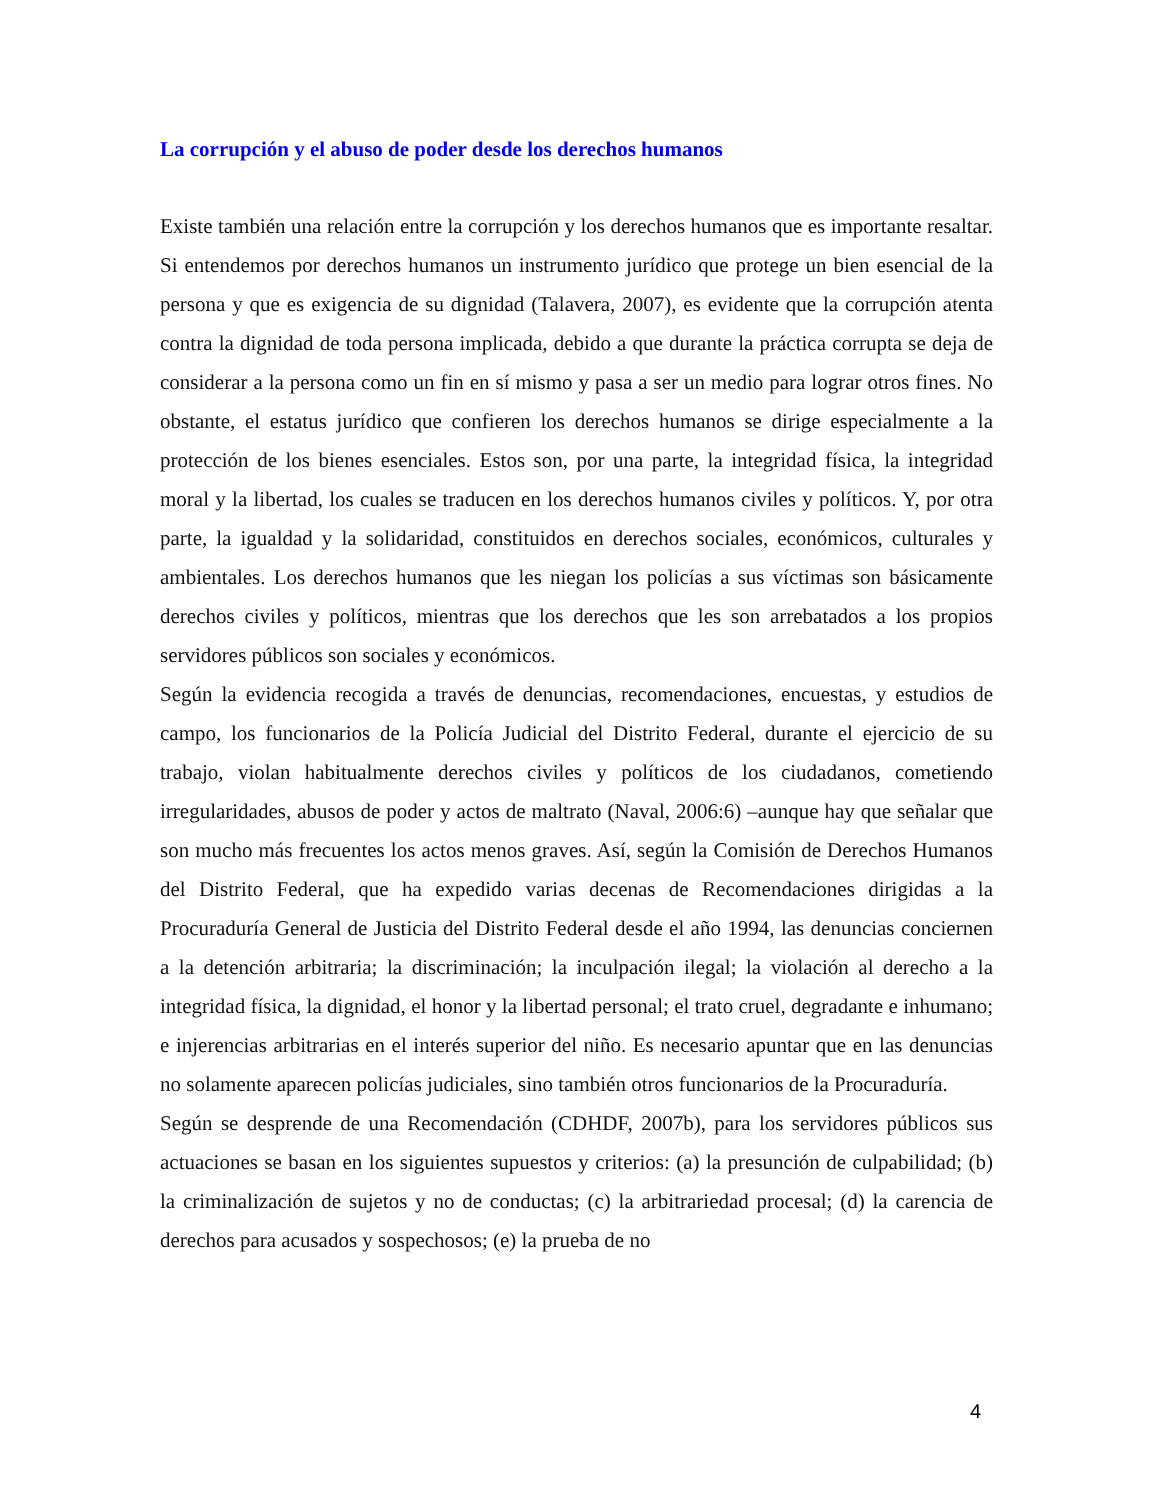La corrupción y el abuso de poder desde los derechos humanos
Existe también una relación entre la corrupción y los derechos humanos que es importante resaltar. Si entendemos por derechos humanos un instrumento jurídico que protege un bien esencial de la persona y que es exigencia de su dignidad (Talavera, 2007), es evidente que la corrupción atenta contra la dignidad de toda persona implicada, debido a que durante la práctica corrupta se deja de considerar a la persona como un fin en sí mismo y pasa a ser un medio para lograr otros fines. No obstante, el estatus jurídico que confieren los derechos humanos se dirige especialmente a la protección de los bienes esenciales. Estos son, por una parte, la integridad física, la integridad moral y la libertad, los cuales se traducen en los derechos humanos civiles y políticos. Y, por otra parte, la igualdad y la solidaridad, constituidos en derechos sociales, económicos, culturales y ambientales. Los derechos humanos que les niegan los policías a sus víctimas son básicamente derechos civiles y políticos, mientras que los derechos que les son arrebatados a los propios servidores públicos son sociales y económicos.
Según la evidencia recogida a través de denuncias, recomendaciones, encuestas, y estudios de campo, los funcionarios de la Policía Judicial del Distrito Federal, durante el ejercicio de su trabajo, violan habitualmente derechos civiles y políticos de los ciudadanos, cometiendo irregularidades, abusos de poder y actos de maltrato (Naval, 2006:6) –aunque hay que señalar que son mucho más frecuentes los actos menos graves. Así, según la Comisión de Derechos Humanos del Distrito Federal, que ha expedido varias decenas de Recomendaciones dirigidas a la Procuraduría General de Justicia del Distrito Federal desde el año 1994, las denuncias conciernen a la detención arbitraria; la discriminación; la inculpación ilegal; la violación al derecho a la integridad física, la dignidad, el honor y la libertad personal; el trato cruel, degradante e inhumano; e injerencias arbitrarias en el interés superior del niño. Es necesario apuntar que en las denuncias no solamente aparecen policías judiciales, sino también otros funcionarios de la Procuraduría.
Según se desprende de una Recomendación (CDHDF, 2007b), para los servidores públicos sus actuaciones se basan en los siguientes supuestos y criterios: (a) la presunción de culpabilidad; (b) la criminalización de sujetos y no de conductas; (c) la arbitrariedad procesal; (d) la carencia de derechos para acusados y sospechosos; (e) la prueba de no
4